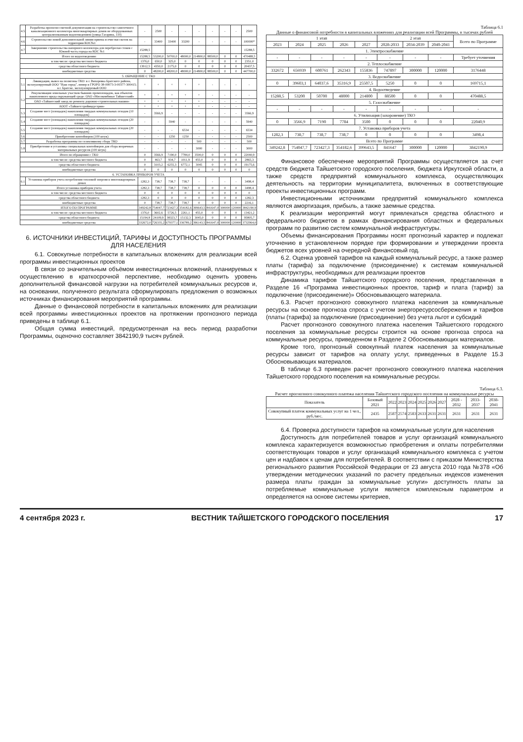| 4.5 | Разработка проектно-сметной документации на строительство самотечного канализационного коллектора многоквартирных домов не оборудованных централизованным водоотведением (улица Гагарина, 110) | - | 2500 | - | - | - | - | - | - | 2500 |
| 4.6 | Строительство новой дополнительной линии приема и очистки скотов на территории КОС№1 | - | 33400 | 33400 | 33200 | - | - | - | - | 100000* |
| 4.7 | Завершение строительства напорного коллектора для переброски стоков с Южной часть города на КОС №1 | 15288,5 | | | | | | | | 15288,5 |
| Итого по водоотведению | | 15288,5 | 53200,0 | 50700,0 | 48000,0 | 214800,0 | 88500,0 | 0 | 0 | 470488,5 |
| в том числе: средства местного бюджета | | 1376,0 | 650,0 | 325,0 | 0 | 0 | 0 | 0 | 0 | 2351,0 |
| средства областного бюджета | | 13912,5 | 4350,0 | 2175,0 | 0 | 0 | 0 | 0 | 0 | 20437,5 |
| внебюджетные средства | | 0 | 48200,0 | 48200,0 | 48000,0 | 214800,0 | 88500,0 | 0 | 0 | 447700,0 |
| 5. ОБРАЩЕНИЕ С ТКО | | | | | | | | | | |
| 5.1 | Ликвидация, вывоз на полигоны ТКО: в г. Вихоревка Братского района, эксплуатируемый ООО "Наш город", номер в ГРОРО 38-00073-3-00377-300415; в г. Братске, эксплуатируемый ООО | + | + | + | + | + | - | - | - | - |
| 5.2 | Рекультивация земельных участков бывших промплощадок, как объектов накопленного вреда окружающей среде: ОАО «Мясокомбинат Тайшетский» | + | + | + | + | + | - | - | - | - |
| | ОАО «Тайшетский завод по ремонту дорожно-строительных машин» | + | + | + | + | + | - | - | - | - |
| | АООТ «Тайшетстройиндустрия» | + | + | + | + | + | - | - | - | - |
| 5.3 | Создание мест (площадок) накопления твердых коммунальных отходов (10 площадок) | - | 3566,9 | - | - | - | - | - | - | 3566,9 |
| 5.4 | Создание мест (площадок) накопления твердых коммунальных отходов (20 площадок) | - | - | 5940 | - | - | - | - | - | 5940 |
| 5.5 | Создание мест (площадок) накопления твердых коммунальных отходов (20 площадок) | - | - | - | 6534 | - | - | - | - | 6534 |
| 5.6 | Приобретение контейнеров (100 штук) | - | - | 1250 | 1250 | - | - | - | - | 2500 |
| 5.7 | Разработка программы по селективному сбору ТКО | - | - | - | - | 500 | - | - | - | 500 |
| 5.8 | Приобретение и установка специальных контейнеров для сбора вторичных материальных ресурсов (100 штук) | - | - | - | - | 3000 | - | - | - | 3000 |
| Итого по обращению с ТКО | | 0 | 3566,9 | 7190,0 | 7784,0 | 3500,0 | 0 | 0 | 0 | 22040,9 |
| в том числе: средства местного бюджета | | 0 | 463,7 | 934,7 | 1011,9 | 455,0 | 0 | 0 | 0 | 2865,3 |
| средства областного бюджета | | 0 | 3103,2 | 6255,3 | 6772,1 | 3045 | 0 | 0 | 0 | 19175,6 |
| внебюджетные средства | | 0 | 0 | 0 | 0 | 0 | 0 | 0 | 0 | 0 |
| 6. УСТАНОВКА ПРИБОРОВ УЧЕТА | | | | | | | | | | |
| 6.1 | Установка приборов учета потребления тепловой энергии в многоквартирных домах | 1282,3 | 738,7 | 738,7 | 738,7 | - | - | - | - | 3498,4 |
| Итого установка приборов учета | | 1282,3 | 738,7 | 738,7 | 738,7 | 0 | 0 | 0 | 0 | 3498,4 |
| в том числе: средства местного бюджета | | 0 | 0 | 0 | 0 | 0 | 0 | 0 | 0 | 0 |
| средства областного бюджета | | 1282,3 | 0 | 0 | 0 | 0 | 0 | 0 | 0 | 1282,3 |
| внебюджетные средства | | 0 | 738,7 | 738,7 | 738,7 | 0 | 0 | 0 | 0 | 2216,1 |
| ИТОГО ПО ПРОГРАММЕ | | 349242,8 | 754047,7 | 723427,3 | 354182,6 | 399643,5 | 841647,0 | 300000 | 120000 | 3842190,9 |
| в том числе: средства местного бюджета | | 1376,0 | 3602,6 | 5726,5 | 2261,1 | 455,0 | 0 | 0 | 0 | 13421,2 |
| средства областного бюджета | | 15194,8 | 24109,9 | 38323,7 | 15132,3 | 3045,0 | 0 | 0 | 0 | 95805,7 |
| внебюджетные средства | | 332672,0 | 726335,2 | 679377,1 | 336789,2 | 396143,5 | 841647,0 | 300000 | 120000 | 3732964,0 |
6. ИСТОЧНИКИ ИНВЕСТИЦИЙ, ТАРИФЫ И ДОСТУПНОСТЬ ПРОГРАММЫ ДЛЯ НАСЕЛЕНИЯ
6.1. Совокупные потребности в капитальных вложениях для реализации всей программы инвестиционных проектов
В связи со значительным объёмом инвестиционных вложений, планируемых к осуществлению в краткосрочной перспективе, необходимо оценить уровень дополнительной финансовой нагрузки на потребителей коммунальных ресурсов и, на основании, полученного результата сформулировать предложения о возможных источниках финансирования мероприятий программы.
Данные о финансовой потребности в капитальных вложениях для реализации всей программы инвестиционных проектов на протяжении прогнозного периода приведены в таблице 6.1.
Общая сумма инвестиций, предусмотренная на весь период разработки Программы, оценочно составляет 3842190,9 тысяч рублей.
Таблица 6.1
Данные о финансовой потребности в капитальных вложениях для реализации всей Программы, в тысячах рублей
| 1 этап | | | | | 2 этап | | | Всего по Программе |
| --- | --- | --- | --- | --- | --- | --- | --- | --- |
| 2023 | 2024 | 2025 | 2026 | 2027 | 2028-2033 | 2034-2039 | 2040-2041 | |
| 1. Электроснабжение | | | | | | | | |
| - | - | - | - | - | - | - | - | Требует уточнения |
| 2. Теплоснабжение | | | | | | | | |
| 332672 | 656939 | 600761 | 262343 | 155836 | 747897 | 300000 | 120000 | 3176448 |
| 3. Водоснабжение | | | | | | | | |
| 0 | 39603,1 | 64037,6 | 35316,9 | 25507,5 | 5250 | 0 | 0 | 169715,1 |
| 4. Водоотведение | | | | | | | | |
| 15288,5 | 53200 | 50700 | 48000 | 214800 | 88500 | 0 | 0 | 470488,5 |
| 5. Газоснабжение | | | | | | | | |
| - | - | - | - | - | - | - | - | - |
| 6. Утилизация (захоронение) ТКО | | | | | | | | |
| 0 | 3566,9 | 7190 | 7784 | 3500 | 0 | 0 | 0 | 22040,9 |
| 7. Установка приборов учета | | | | | | | | |
| 1282,3 | 738,7 | 738,7 | 738,7 | 0 | 0 | 0 | 0 | 3498,4 |
| Всего по Программе | | | | | | | | |
| 349242,8 | 754047,7 | 723427,3 | 354182,6 | 399643,5 | 841647 | 300000 | 120000 | 3842190,9 |
Финансовое обеспечение мероприятий Программы осуществляется за счет средств бюджета Тайшетского городского поселения, бюджета Иркутской области, а также средств предприятий коммунального комплекса, осуществляющих деятельность на территории муниципалитета, включенных в соответствующие проекты инвестиционных программ.
Инвестиционными источниками предприятий коммунального комплекса являются амортизация, прибыль, а также заемные средства.
К реализации мероприятий могут привлекаться средства областного и федерального бюджетов в рамках финансирования областных и федеральных программ по развитию систем коммунальной инфраструктуры.
Объемы финансирования Программы носят прогнозный характер и подлежат уточнению в установленном порядке при формировании и утверждении проекта бюджетов всех уровней на очередной финансовый год.
6.2. Оценка уровней тарифов на каждый коммунальный ресурс, а также размер платы (тарифа) за подключение (присоединение) к системам коммунальной инфраструктуры, необходимых для реализации проектов
Динамика тарифов Тайшетского городского поселения, представленная в Разделе 16 «Программа инвестиционных проектов, тариф и плата (тариф) за подключение (присоединение)» Обосновывающего материала.
6.3. Расчет прогнозного совокупного платежа населения за коммунальные ресурсы на основе прогноза спроса с учетом энергоресурсосбережения и тарифов (платы (тарифа) за подключение (присоединение) без учета льгот и субсидий
Расчет прогнозного совокупного платежа населения Тайшетского городского поселения за коммунальные ресурсы строится на основе прогноза спроса на коммунальные ресурсы, приведенном в Разделе 2 Обосновывающих материалов.
Кроме того, прогнозный совокупный платеж населения за коммунальные ресурсы зависит от тарифов на оплату услуг, приведенных в Разделе 15.3 Обосновывающих материалов.
В таблице 6.3 приведен расчет прогнозного совокупного платежа населения Тайшетского городского поселения на коммунальные ресурсы.
Таблица 6.3.
Расчет прогнозного совокупного платежа населения Тайшетского городского поселения на коммунальные ресурсы
| Показатель | Базовый 2021 | 2022 | 2023 | 2024 | 2025 | 2026 | 2027 | 2028 - 2032 | 2033-2037 | 2038-2041 |
| --- | --- | --- | --- | --- | --- | --- | --- | --- | --- | --- |
| Совокупный платеж коммунальных услуг на 1 чел., руб./мес. | 2435 | 2587 | 2574 | 2583 | 2633 | 2631 | 2631 | 2631 | 2631 | 2631 |
6.4. Проверка доступности тарифов на коммунальные услуги для населения
Доступность для потребителей товаров и услуг организаций коммунального комплекса характеризуется возможностью приобретения и оплаты потребителями соответствующих товаров и услуг организаций коммунального комплекса с учетом цен и надбавок к ценам для потребителей. В соответствии с приказом Министерства регионального развития Российской Федерации от 23 августа 2010 года №378 «Об утверждении методических указаний по расчету предельных индексов изменения размера платы граждан за коммунальные услуги» доступность платы за потребляемые коммунальные услуги является комплексным параметром и определяется на основе системы критериев,
4 сентября 2023 г. ВЕСТНИК ТАЙШЕТСКОГО ГОРОДСКОГО ПОСЕЛЕНИЯ 17